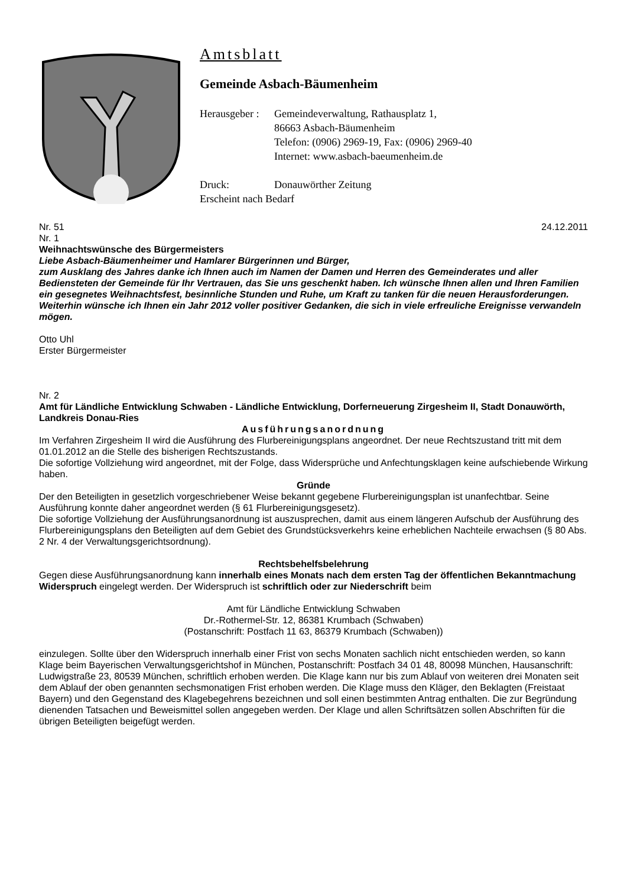Amtsblatt
Gemeinde Asbach-Bäumenheim
Herausgeber : Gemeindeverwaltung, Rathausplatz 1,
86663 Asbach-Bäumenheim
Telefon: (0906) 2969-19, Fax: (0906) 2969-40
Internet: www.asbach-baeumenheim.de
Druck: Donauwörther Zeitung
Erscheint nach Bedarf
Nr. 51 24.12.2011
Nr. 1
Weihnachtswünsche des Bürgermeisters
Liebe Asbach-Bäumenheimer und Hamlarer Bürgerinnen und Bürger,
zum Ausklang des Jahres danke ich Ihnen auch im Namen der Damen und Herren des Gemeinderates und aller Bediensteten der Gemeinde für Ihr Vertrauen, das Sie uns geschenkt haben. Ich wünsche Ihnen allen und Ihren Familien ein gesegnetes Weihnachtsfest, besinnliche Stunden und Ruhe, um Kraft zu tanken für die neuen Herausforderungen. Weiterhin wünsche ich Ihnen ein Jahr 2012 voller positiver Gedanken, die sich in viele erfreuliche Ereignisse verwandeln mögen.
Otto Uhl
Erster Bürgermeister
Nr. 2
Amt für Ländliche Entwicklung Schwaben - Ländliche Entwicklung, Dorferneuerung Zirgesheim II, Stadt Donauwörth, Landkreis Donau-Ries
Ausführungsanordnung
Im Verfahren Zirgesheim II wird die Ausführung des Flurbereinigungsplans angeordnet. Der neue Rechtszustand tritt mit dem 01.01.2012 an die Stelle des bisherigen Rechtszustands.
Die sofortige Vollziehung wird angeordnet, mit der Folge, dass Widersprüche und Anfechtungsklagen keine aufschiebende Wirkung haben.
Gründe
Der den Beteiligten in gesetzlich vorgeschriebener Weise bekannt gegebene Flurbereinigungsplan ist unanfechtbar. Seine Ausführung konnte daher angeordnet werden (§ 61 Flurbereinigungsgesetz).
Die sofortige Vollziehung der Ausführungsanordnung ist auszusprechen, damit aus einem längeren Aufschub der Ausführung des Flurbereinigungsplans den Beteiligten auf dem Gebiet des Grundstücksverkehrs keine erheblichen Nachteile erwachsen (§ 80 Abs. 2 Nr. 4 der Verwaltungsgerichtsordnung).
Rechtsbehelfsbelehrung
Gegen diese Ausführungsanordnung kann innerhalb eines Monats nach dem ersten Tag der öffentlichen Bekanntmachung Widerspruch eingelegt werden. Der Widerspruch ist schriftlich oder zur Niederschrift beim
Amt für Ländliche Entwicklung Schwaben
Dr.-Rothermel-Str. 12, 86381 Krumbach (Schwaben)
(Postanschrift: Postfach 11 63, 86379 Krumbach (Schwaben))
einzulegen. Sollte über den Widerspruch innerhalb einer Frist von sechs Monaten sachlich nicht entschieden werden, so kann Klage beim Bayerischen Verwaltungsgerichtshof in München, Postanschrift: Postfach 34 01 48, 80098 München, Hausanschrift: Ludwigstraße 23, 80539 München, schriftlich erhoben werden. Die Klage kann nur bis zum Ablauf von weiteren drei Monaten seit dem Ablauf der oben genannten sechsmonatigen Frist erhoben werden. Die Klage muss den Kläger, den Beklagten (Freistaat Bayern) und den Gegenstand des Klagebegehrens bezeichnen und soll einen bestimmten Antrag enthalten. Die zur Begründung dienenden Tatsachen und Beweismittel sollen angegeben werden. Der Klage und allen Schriftsätzen sollen Abschriften für die übrigen Beteiligten beigefügt werden.